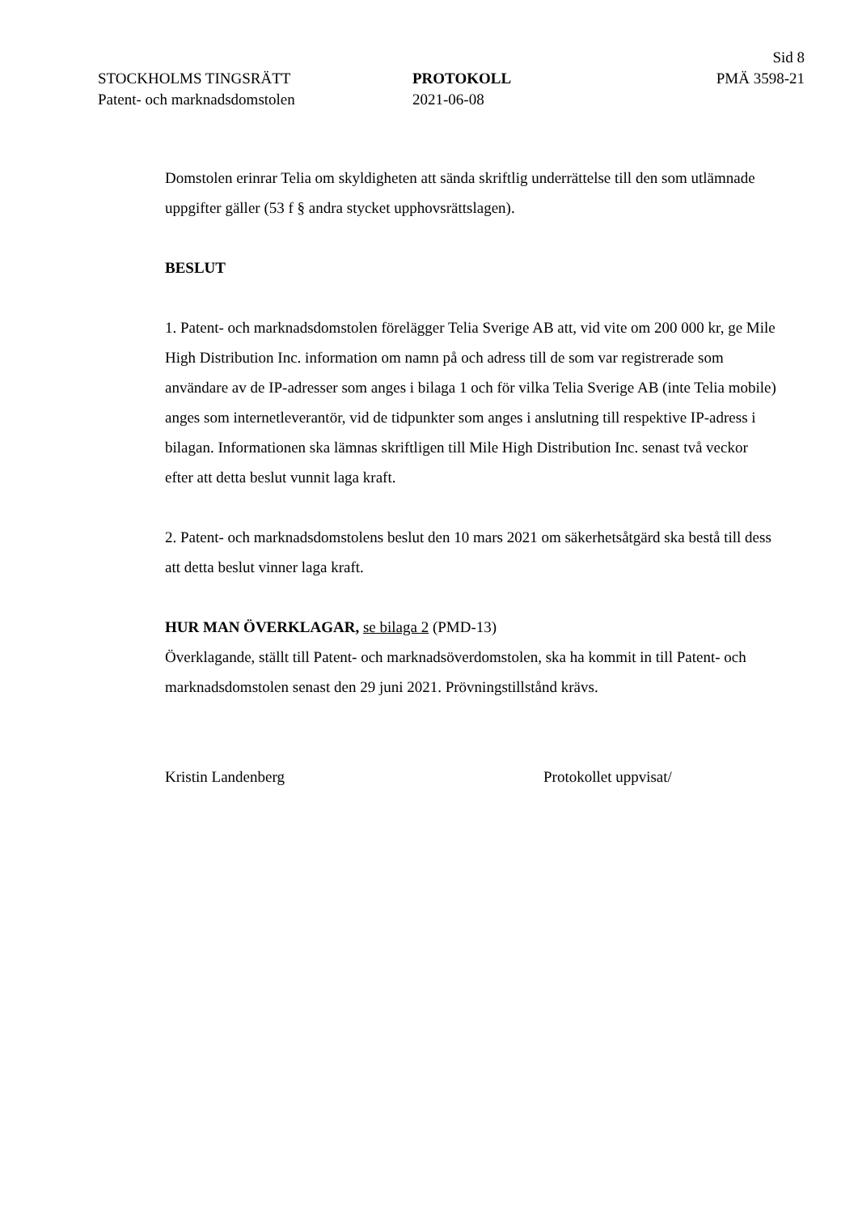Sid 8
STOCKHOLMS TINGSRÄTT PROTOKOLL PMÄ 3598-21
Patent- och marknadsdomstolen 2021-06-08
Domstolen erinrar Telia om skyldigheten att sända skriftlig underrättelse till den som utlämnade uppgifter gäller (53 f § andra stycket upphovsrättslagen).
BESLUT
1. Patent- och marknadsdomstolen förelägger Telia Sverige AB att, vid vite om 200 000 kr, ge Mile High Distribution Inc. information om namn på och adress till de som var registrerade som användare av de IP-adresser som anges i bilaga 1 och för vilka Telia Sverige AB (inte Telia mobile) anges som internetleverantör, vid de tidpunkter som anges i anslutning till respektive IP-adress i bilagan. Informationen ska lämnas skriftligen till Mile High Distribution Inc. senast två veckor efter att detta beslut vunnit laga kraft.
2. Patent- och marknadsdomstolens beslut den 10 mars 2021 om säkerhetsåtgärd ska bestå till dess att detta beslut vinner laga kraft.
HUR MAN ÖVERKLAGAR, se bilaga 2 (PMD-13)
Överklagande, ställt till Patent- och marknadsöverdomstolen, ska ha kommit in till Patent- och marknadsdomstolen senast den 29 juni 2021. Prövningstillstånd krävs.
Kristin Landenberg Protokollet uppvisat/